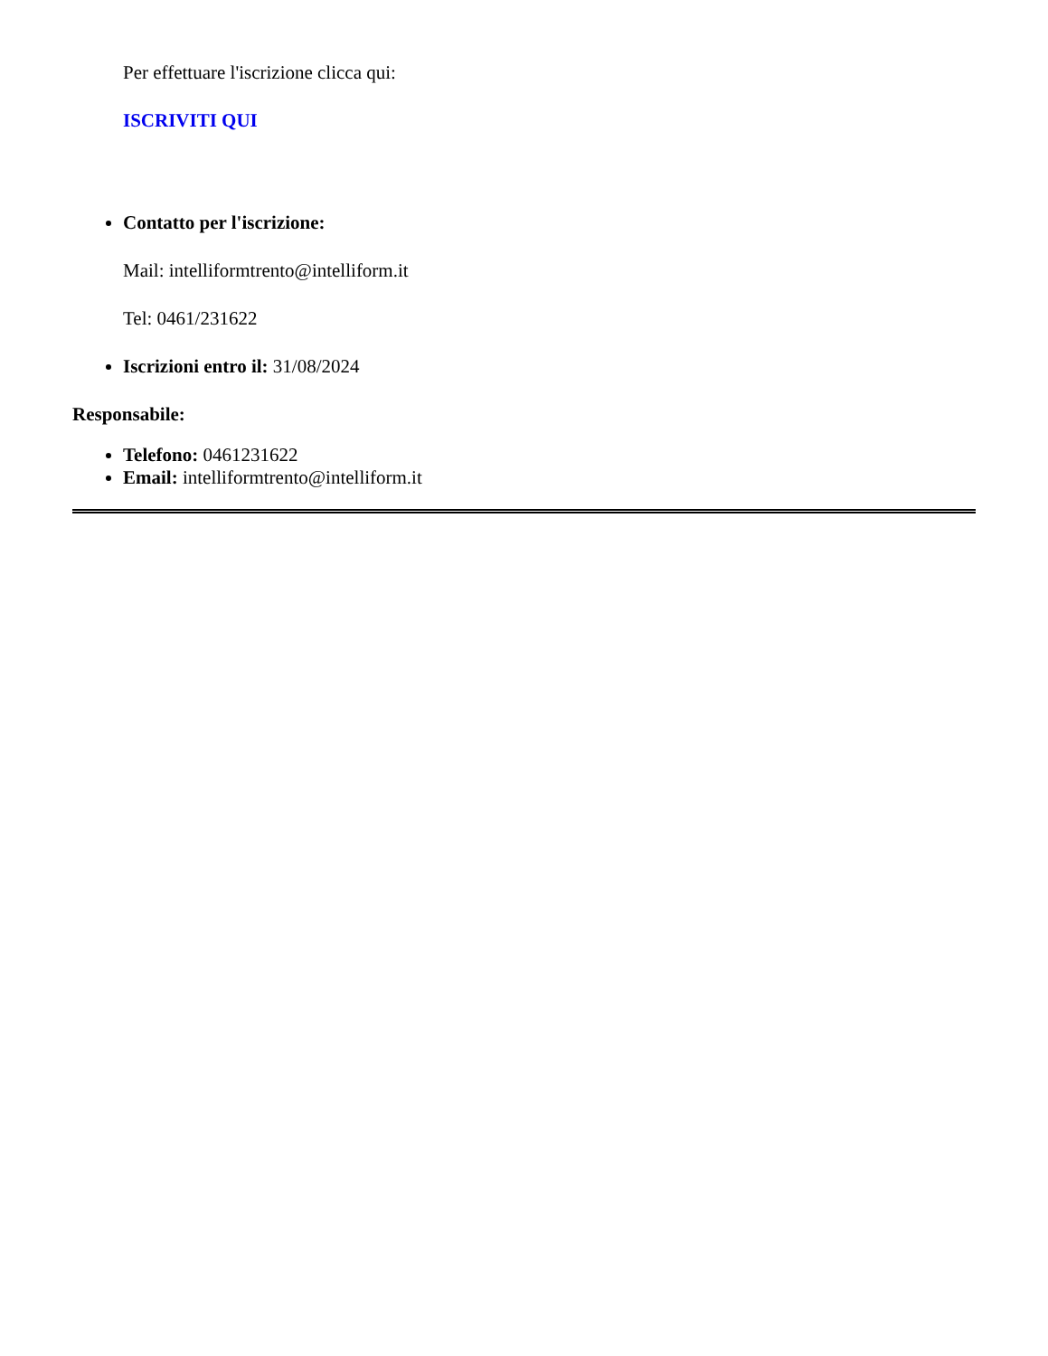Per effettuare l'iscrizione clicca qui:
ISCRIVITI QUI
Contatto per l'iscrizione:
Mail: intelliformtrento@intelliform.it
Tel: 0461/231622
Iscrizioni entro il: 31/08/2024
Responsabile:
Telefono: 0461231622
Email: intelliformtrento@intelliform.it